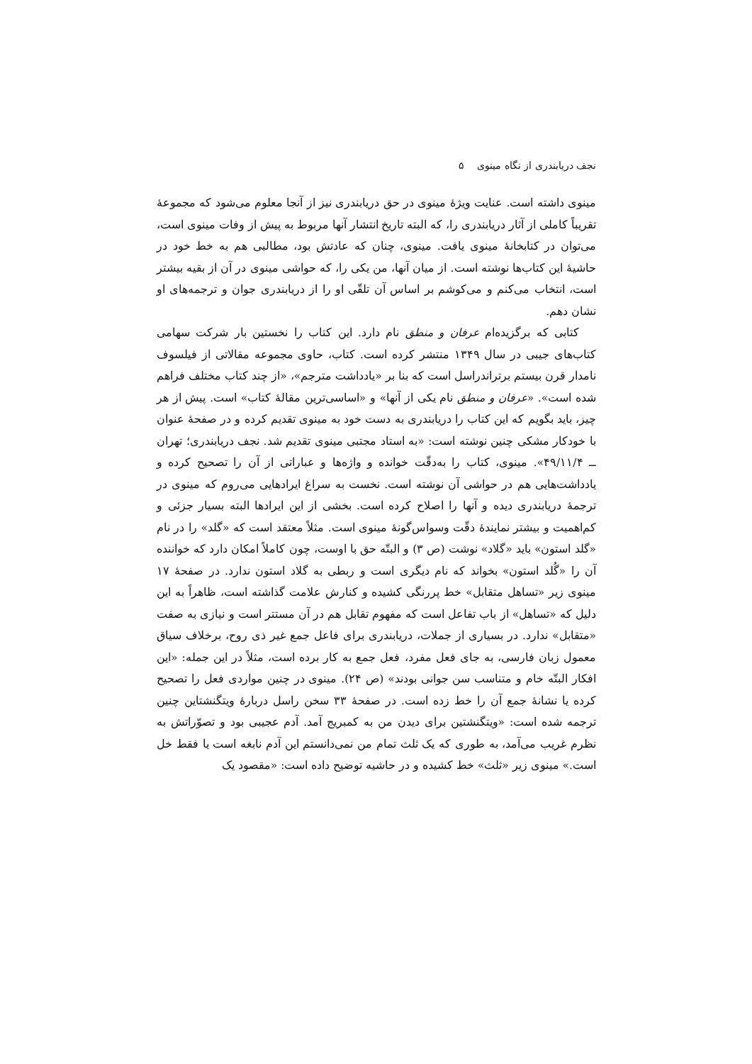نجف دریابندری از نگاه مینوی ۵
مینوی داشته است. عنایت ویژهٔ مینوی در حق دریابندری نیز از آنجا معلوم می‌شود که مجموعهٔ تقریباً کاملی از آثار دریابندری را، که البته تاریخ انتشار آنها مربوط به پیش از وفات مینوی است، می‌توان در کتابخانهٔ مینوی یافت. مینوی، چنان که عادتش بود، مطالبی هم به خط خود در حاشیهٔ این کتاب‌ها نوشته است. از میان آنها، من یکی را، که حواشی مینوی در آن از بقیه بیشتر است، انتخاب می‌کنم و می‌کوشم بر اساس آن تلقّی او را از دریابندری جوان و ترجمه‌های او نشان دهم.
کتابی که برگزیده‌ام عرفان و منطق نام دارد. این کتاب را نخستین بار شرکت سهامی کتاب‌های جیبی در سال ۱۳۴۹ منتشر کرده است. کتاب، حاوی مجموعه مقالاتی از فیلسوف نامدار قرن بیستم برتراندراسل است که بنا بر «یادداشت مترجم»، «از چند کتاب مختلف فراهم شده است». «عرفان و منطق نام یکی از آنها» و «اساسی‌ترین مقالهٔ کتاب» است. پیش از هر چیز، باید بگویم که این کتاب را دریابندری به دست خود به مینوی تقدیم کرده و در صفحهٔ عنوان با خودکار مشکی چنین نوشته است: «به استاد مجتبی مینوی تقدیم شد. نجف دریابندری؛ تهران ــ ۴۹/۱۱/۴». مینوی، کتاب را به‌دقّت خوانده و واژه‌ها و عباراتی از آن را تصحیح کرده و یادداشت‌هایی هم در حواشی آن نوشته است. نخست به سراغ ایرادهایی می‌روم که مینوی در ترجمهٔ دریابندری دیده و آنها را اصلاح کرده است. بخشی از این ایرادها البته بسیار جزئی و کم‌اهمیت و بیشتر نمایندهٔ دقّت وسواس‌گونهٔ مینوی است. مثلاً معتقد است که «گلد» را در نام «گلد استون» باید «گلاد» نوشت (ص ۳) و البتّه حق با اوست، چون کاملاً امکان دارد که خواننده آن را «گُلد استون» بخواند که نام دیگری است و ربطی به گلاد استون ندارد. در صفحهٔ ۱۷ مینوی زیر «تساهل متقابل» خط پررنگی کشیده و کنارش علامت گذاشته است، ظاهراً به این دلیل که «تساهل» از باب تفاعل است که مفهوم تقابل هم در آن مستتر است و نیازی به صفت «متقابل» ندارد. در بسیاری از جملات، دریابندری برای فاعل جمع غیر ذی روح، برخلاف سیاق معمول زبان فارسی، به جای فعل مفرد، فعل جمع به کار برده است، مثلاً در این جمله: «این افکار البتّه خام و متناسب سن جوانی بودند» (ص ۲۴). مینوی در چنین مواردی فعل را تصحیح کرده یا نشانهٔ جمع آن را خط زده است. در صفحهٔ ۳۳ سخن راسل دربارهٔ ویتگنشتاین چنین ترجمه شده است: «ویتگنشتین برای دیدن من به کمبریج آمد. آدم عجیبی بود و تصوّراتش به نظرم غریب می‌آمد، به طوری که یک ثلث تمام من نمی‌دانستم این آدم نابغه است یا فقط خل است.» مینوی زیر «ثلث» خط کشیده و در حاشیه توضیح داده است: «مقصود یک